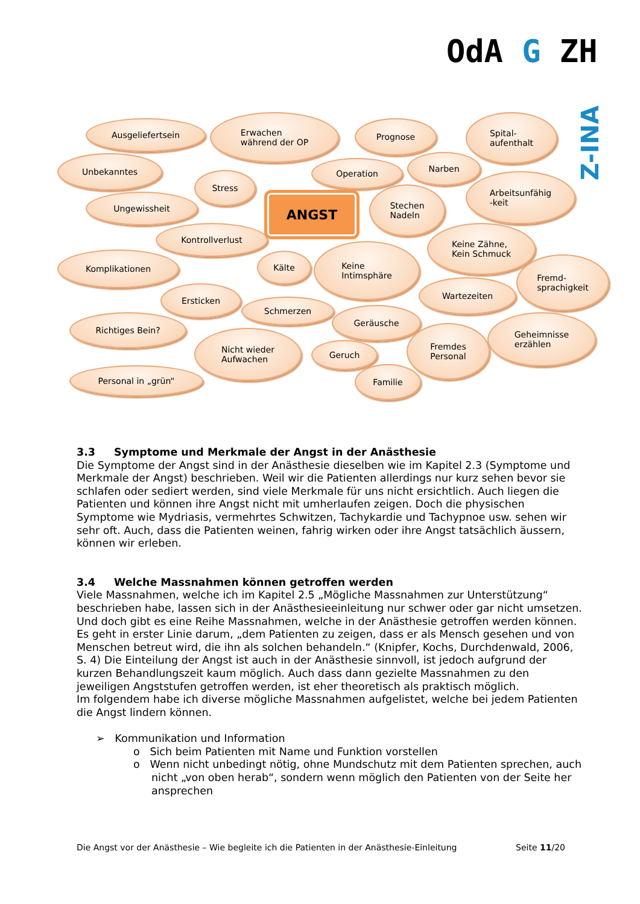OdA G ZH
Z-INA
Ausgeliefertsein
Erwachen
während der OP
Prognose
Spital-
aufenthalt
Unbekanntes Operation
Narben
Stress
Arbeitsunfähig
-keit
Ungewissheit
Stechen
Nadeln
Kontrollverlust
Keine Zähne,
Kein Schmuck
Komplikationen Kälte
Keine
Intimsphäre
Fremd-
sprachigkeit
Wartezeiten
Ersticken
Schmerzen
Geräusche
Richtiges Bein?
Geheimnisse
erzählen
Nicht wieder
Aufwachen
Fremdes
Personal
Geruch
Personal in „grün“ Familie
ANGST
3.3 Symptome und Merkmale der Angst in der Anästhesie
Die Symptome der Angst sind in der Anästhesie dieselben wie im Kapitel 2.3 (Symptome und Merkmale der Angst) beschrieben. Weil wir die Patienten allerdings nur kurz sehen bevor sie schlafen oder sediert werden, sind viele Merkmale für uns nicht ersichtlich. Auch liegen die Patienten und können ihre Angst nicht mit umherlaufen zeigen. Doch die physischen Symptome wie Mydriasis, vermehrtes Schwitzen, Tachykardie und Tachypnoe usw. sehen wir sehr oft. Auch, dass die Patienten weinen, fahrig wirken oder ihre Angst tatsächlich äussern, können wir erleben.
3.4 Welche Massnahmen können getroffen werden
Viele Massnahmen, welche ich im Kapitel 2.5 „Mögliche Massnahmen zur Unterstützung“ beschrieben habe, lassen sich in der Anästhesieeinleitung nur schwer oder gar nicht umsetzen. Und doch gibt es eine Reihe Massnahmen, welche in der Anästhesie getroffen werden können. Es geht in erster Linie darum, „dem Patienten zu zeigen, dass er als Mensch gesehen und von Menschen betreut wird, die ihn als solchen behandeln.“ (Knipfer, Kochs, Durchdenwald, 2006, S. 4) Die Einteilung der Angst ist auch in der Anästhesie sinnvoll, ist jedoch aufgrund der kurzen Behandlungszeit kaum möglich. Auch dass dann gezielte Massnahmen zu den jeweiligen Angststufen getroffen werden, ist eher theoretisch als praktisch möglich.
Im folgendem habe ich diverse mögliche Massnahmen aufgelistet, welche bei jedem Patienten die Angst lindern können.
➢ Kommunikation und Information
o Sich beim Patienten mit Name und Funktion vorstellen
o Wenn nicht unbedingt nötig, ohne Mundschutz mit dem Patienten sprechen, auch nicht „von oben herab“, sondern wenn möglich den Patienten von der Seite her ansprechen
Die Angst vor der Anästhesie – Wie begleite ich die Patienten in der Anästhesie-Einleitung Seite 11/20